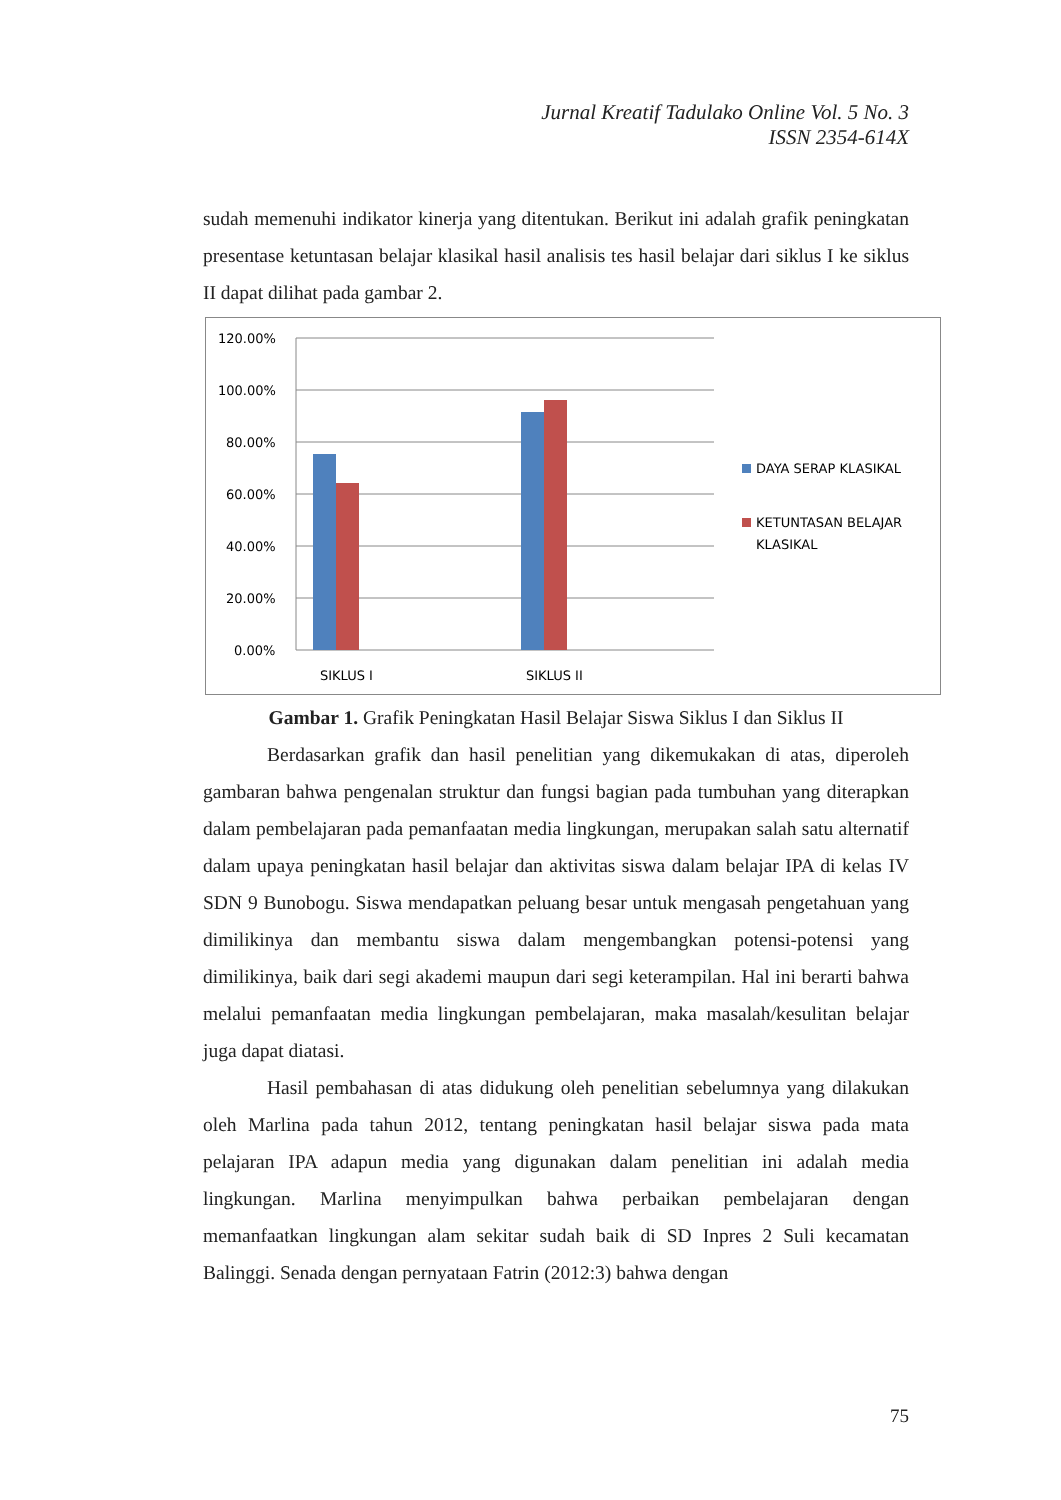Jurnal Kreatif Tadulako Online Vol. 5 No. 3
ISSN 2354-614X
sudah memenuhi indikator kinerja yang ditentukan. Berikut ini adalah grafik peningkatan presentase ketuntasan belajar klasikal hasil analisis tes hasil belajar dari siklus I ke siklus II dapat dilihat pada gambar 2.
120.00%
100.00%
80.00%
60.00%
40.00%
20.00%
0.00%
SIKLUS I
SIKLUS II
DAYA SERAP KLASIKAL
KETUNTASAN BELAJAR
KLASIKAL
Gambar 1. Grafik Peningkatan Hasil Belajar Siswa Siklus I dan Siklus II
Berdasarkan grafik dan hasil penelitian yang dikemukakan di atas, diperoleh gambaran bahwa pengenalan struktur dan fungsi bagian pada tumbuhan yang diterapkan dalam pembelajaran pada pemanfaatan media lingkungan, merupakan salah satu alternatif dalam upaya peningkatan hasil belajar dan aktivitas siswa dalam belajar IPA di kelas IV SDN 9 Bunobogu. Siswa mendapatkan peluang besar untuk mengasah pengetahuan yang dimilikinya dan membantu siswa dalam mengembangkan potensi-potensi yang dimilikinya, baik dari segi akademi maupun dari segi keterampilan. Hal ini berarti bahwa melalui pemanfaatan media lingkungan pembelajaran, maka masalah/kesulitan belajar juga dapat diatasi.
Hasil pembahasan di atas didukung oleh penelitian sebelumnya yang dilakukan oleh Marlina pada tahun 2012, tentang peningkatan hasil belajar siswa pada mata pelajaran IPA adapun media yang digunakan dalam penelitian ini adalah media lingkungan. Marlina menyimpulkan bahwa perbaikan pembelajaran dengan memanfaatkan lingkungan alam sekitar sudah baik di SD Inpres 2 Suli kecamatan Balinggi. Senada dengan pernyataan Fatrin (2012:3) bahwa dengan
75